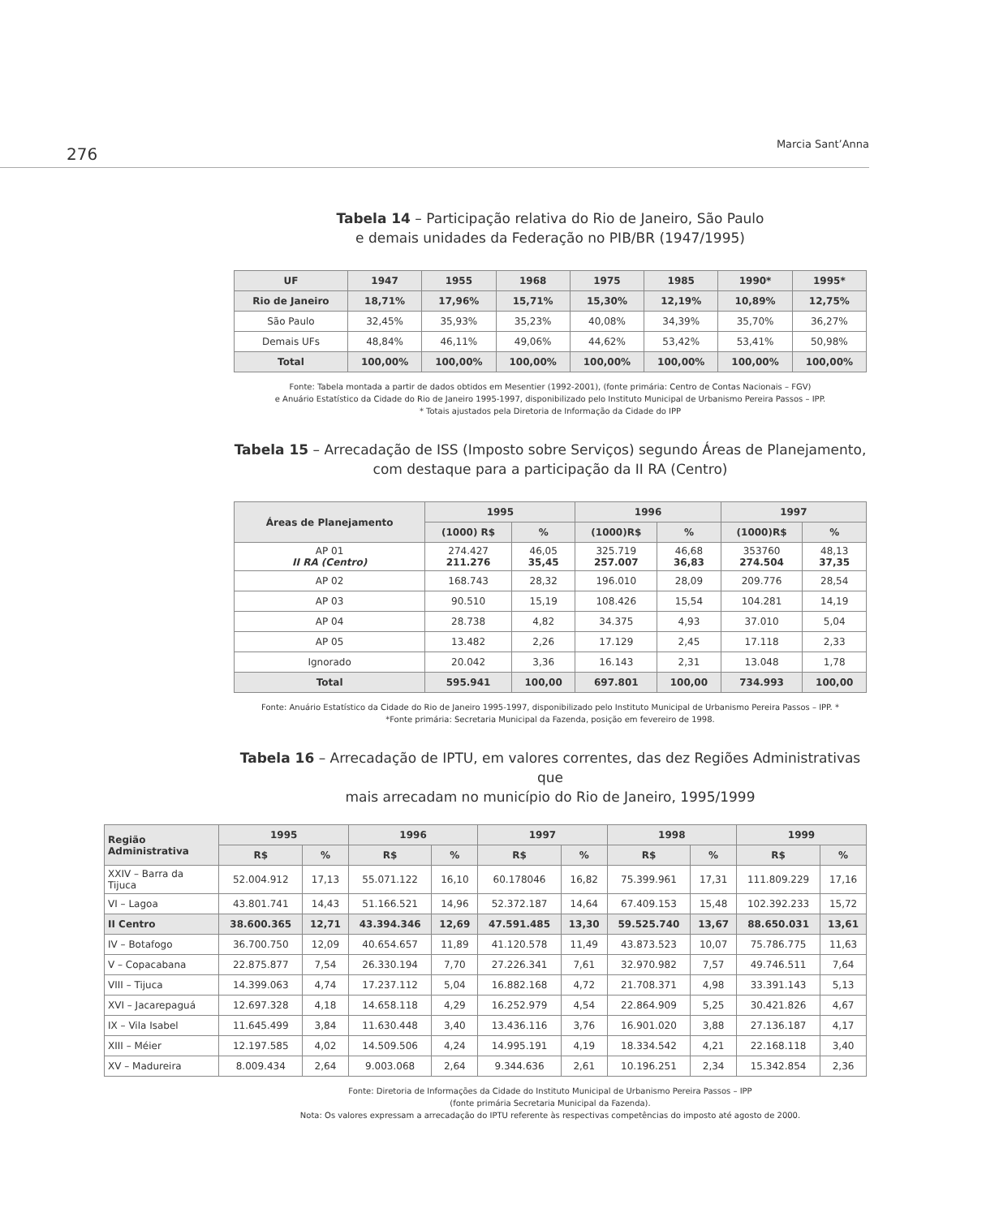276
Marcia Sant’Anna
Tabela 14 – Participação relativa do Rio de Janeiro, São Paulo
e demais unidades da Federação no PIB/BR (1947/1995)
| UF | 1947 | 1955 | 1968 | 1975 | 1985 | 1990* | 1995* |
| --- | --- | --- | --- | --- | --- | --- | --- |
| Rio de Janeiro | 18,71% | 17,96% | 15,71% | 15,30% | 12,19% | 10,89% | 12,75% |
| São Paulo | 32,45% | 35,93% | 35,23% | 40,08% | 34,39% | 35,70% | 36,27% |
| Demais UFs | 48,84% | 46,11% | 49,06% | 44,62% | 53,42% | 53,41% | 50,98% |
| Total | 100,00% | 100,00% | 100,00% | 100,00% | 100,00% | 100,00% | 100,00% |
Fonte: Tabela montada a partir de dados obtidos em Mesentier (1992-2001), (fonte primária: Centro de Contas Nacionais – FGV)
e Anuário Estatístico da Cidade do Rio de Janeiro 1995-1997, disponibilizado pelo Instituto Municipal de Urbanismo Pereira Passos – IPP.
* Totais ajustados pela Diretoria de Informação da Cidade do IPP
Tabela 15 – Arrecadação de ISS (Imposto sobre Serviços) segundo Áreas de Planejamento,
com destaque para a participação da II RA (Centro)
| Áreas de Planejamento | 1995 | | 1996 | | 1997 | |
| --- | --- | --- | --- | --- | --- | --- |
| | (1000) R$ | % | (1000)R$ | % | (1000)R$ | % |
| AP 01 II RA (Centro) | 274.427 211.276 | 46,05 35,45 | 325.719 257.007 | 46,68 36,83 | 353760 274.504 | 48,13 37,35 |
| AP 02 | 168.743 | 28,32 | 196.010 | 28,09 | 209.776 | 28,54 |
| AP 03 | 90.510 | 15,19 | 108.426 | 15,54 | 104.281 | 14,19 |
| AP 04 | 28.738 | 4,82 | 34.375 | 4,93 | 37.010 | 5,04 |
| AP 05 | 13.482 | 2,26 | 17.129 | 2,45 | 17.118 | 2,33 |
| Ignorado | 20.042 | 3,36 | 16.143 | 2,31 | 13.048 | 1,78 |
| Total | 595.941 | 100,00 | 697.801 | 100,00 | 734.993 | 100,00 |
Fonte: Anuário Estatístico da Cidade do Rio de Janeiro 1995-1997, disponibilizado pelo Instituto Municipal de Urbanismo Pereira Passos – IPP. *
*Fonte primária: Secretaria Municipal da Fazenda, posição em fevereiro de 1998.
Tabela 16 – Arrecadação de IPTU, em valores correntes, das dez Regiões Administrativas que
mais arrecadam no município do Rio de Janeiro, 1995/1999
| Região Administrativa | 1995 | | 1996 | | 1997 | | 1998 | | 1999 | |
| --- | --- | --- | --- | --- | --- | --- | --- | --- | --- | --- |
| | R$ | % | R$ | % | R$ | % | R$ | % | R$ | % |
| XXIV – Barra da Tijuca | 52.004.912 | 17,13 | 55.071.122 | 16,10 | 60.178046 | 16,82 | 75.399.961 | 17,31 | 111.809.229 | 17,16 |
| VI – Lagoa | 43.801.741 | 14,43 | 51.166.521 | 14,96 | 52.372.187 | 14,64 | 67.409.153 | 15,48 | 102.392.233 | 15,72 |
| II Centro | 38.600.365 | 12,71 | 43.394.346 | 12,69 | 47.591.485 | 13,30 | 59.525.740 | 13,67 | 88.650.031 | 13,61 |
| IV – Botafogo | 36.700.750 | 12,09 | 40.654.657 | 11,89 | 41.120.578 | 11,49 | 43.873.523 | 10,07 | 75.786.775 | 11,63 |
| V – Copacabana | 22.875.877 | 7,54 | 26.330.194 | 7,70 | 27.226.341 | 7,61 | 32.970.982 | 7,57 | 49.746.511 | 7,64 |
| VIII – Tijuca | 14.399.063 | 4,74 | 17.237.112 | 5,04 | 16.882.168 | 4,72 | 21.708.371 | 4,98 | 33.391.143 | 5,13 |
| XVI – Jacarepaguá | 12.697.328 | 4,18 | 14.658.118 | 4,29 | 16.252.979 | 4,54 | 22.864.909 | 5,25 | 30.421.826 | 4,67 |
| IX – Vila Isabel | 11.645.499 | 3,84 | 11.630.448 | 3,40 | 13.436.116 | 3,76 | 16.901.020 | 3,88 | 27.136.187 | 4,17 |
| XIII – Méier | 12.197.585 | 4,02 | 14.509.506 | 4,24 | 14.995.191 | 4,19 | 18.334.542 | 4,21 | 22.168.118 | 3,40 |
| XV – Madureira | 8.009.434 | 2,64 | 9.003.068 | 2,64 | 9.344.636 | 2,61 | 10.196.251 | 2,34 | 15.342.854 | 2,36 |
Fonte: Diretoria de Informações da Cidade do Instituto Municipal de Urbanismo Pereira Passos – IPP
(fonte primária Secretaria Municipal da Fazenda).
Nota: Os valores expressam a arrecadação do IPTU referente às respectivas competências do imposto até agosto de 2000.